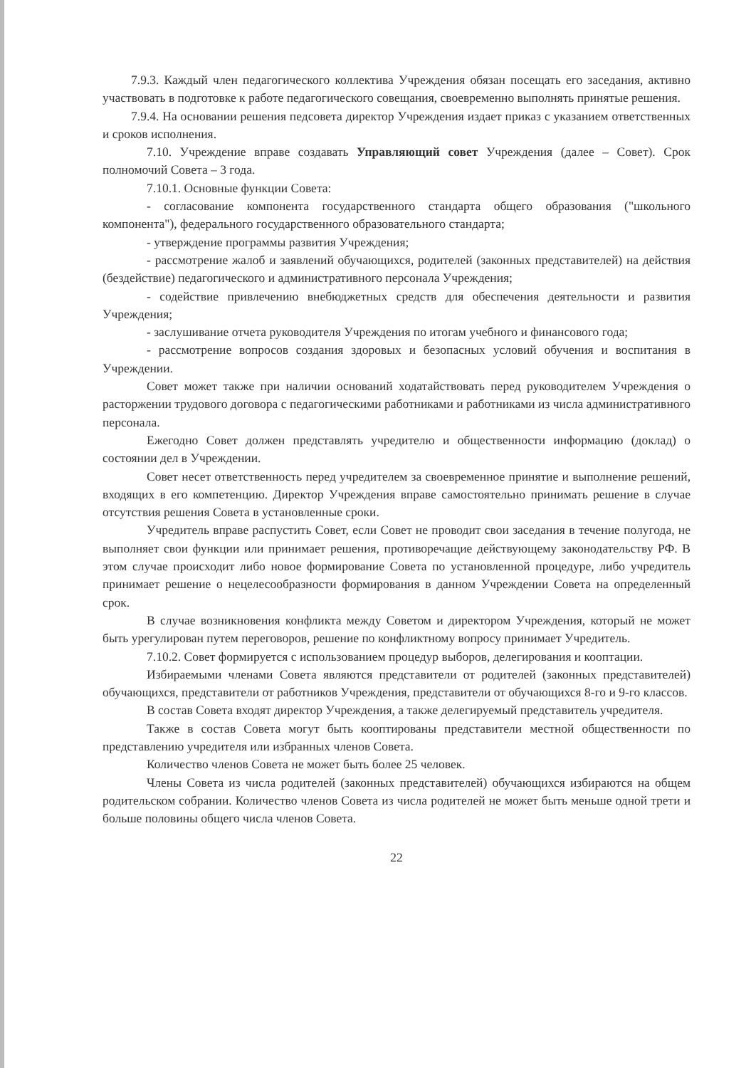7.9.3. Каждый член педагогического коллектива Учреждения обязан посещать его заседания, активно участвовать в подготовке к работе педагогического совещания, своевременно выполнять принятые решения.
7.9.4. На основании решения педсовета директор Учреждения издает приказ с указанием ответственных и сроков исполнения.
7.10. Учреждение вправе создавать Управляющий совет Учреждения (далее – Совет). Срок полномочий Совета – 3 года.
7.10.1. Основные функции Совета:
- согласование компонента государственного стандарта общего образования ("школьного компонента"), федерального государственного образовательного стандарта;
- утверждение программы развития Учреждения;
- рассмотрение жалоб и заявлений обучающихся, родителей (законных представителей) на действия (бездействие) педагогического и административного персонала Учреждения;
- содействие привлечению внебюджетных средств для обеспечения деятельности и развития Учреждения;
- заслушивание отчета руководителя Учреждения по итогам учебного и финансового года;
- рассмотрение вопросов создания здоровых и безопасных условий обучения и воспитания в Учреждении.
Совет может также при наличии оснований ходатайствовать перед руководителем Учреждения о расторжении трудового договора с педагогическими работниками и работниками из числа административного персонала.
Ежегодно Совет должен представлять учредителю и общественности информацию (доклад) о состоянии дел в Учреждении.
Совет несет ответственность перед учредителем за своевременное принятие и выполнение решений, входящих в его компетенцию. Директор Учреждения вправе самостоятельно принимать решение в случае отсутствия решения Совета в установленные сроки.
Учредитель вправе распустить Совет, если Совет не проводит свои заседания в течение полугода, не выполняет свои функции или принимает решения, противоречащие действующему законодательству РФ. В этом случае происходит либо новое формирование Совета по установленной процедуре, либо учредитель принимает решение о нецелесообразности формирования в данном Учреждении Совета на определенный срок.
В случае возникновения конфликта между Советом и директором Учреждения, который не может быть урегулирован путем переговоров, решение по конфликтному вопросу принимает Учредитель.
7.10.2. Совет формируется с использованием процедур выборов, делегирования и кооптации.
Избираемыми членами Совета являются представители от родителей (законных представителей) обучающихся, представители от работников Учреждения, представители от обучающихся 8-го и 9-го классов.
В состав Совета входят директор Учреждения, а также делегируемый представитель учредителя.
Также в состав Совета могут быть кооптированы представители местной общественности по представлению учредителя или избранных членов Совета.
Количество членов Совета не может быть более 25 человек.
Члены Совета из числа родителей (законных представителей) обучающихся избираются на общем родительском собрании. Количество членов Совета из числа родителей не может быть меньше одной трети и больше половины общего числа членов Совета.
22